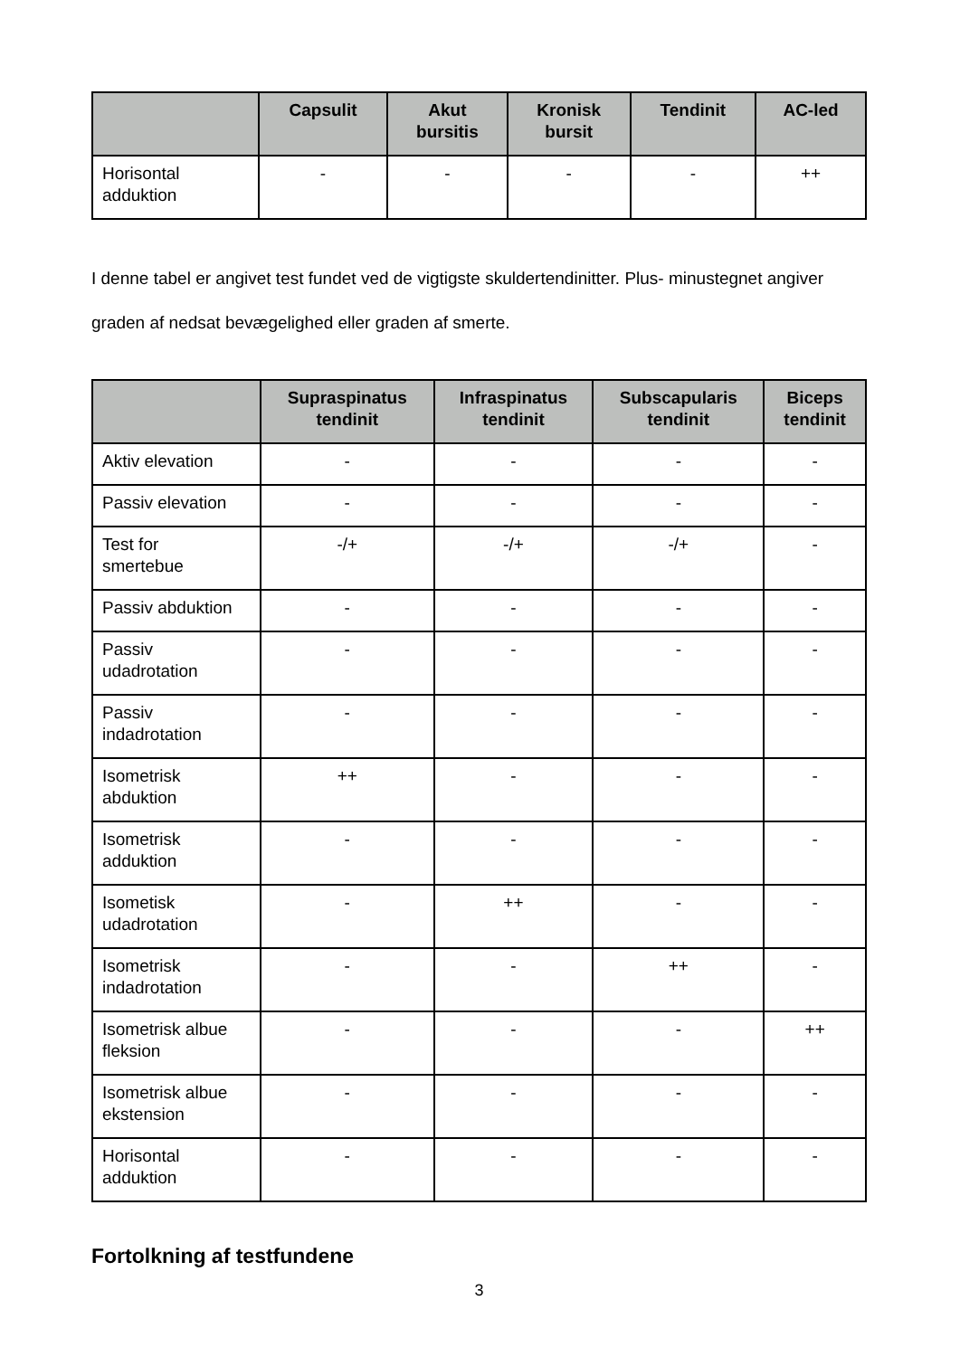| | Capsulit | Akut bursitis | Kronisk bursit | Tendinit | AC-led |
| --- | --- | --- | --- | --- | --- |
| Horisontal adduktion | - | - | - | - | ++ |
I denne tabel er angivet test fundet ved de vigtigste skuldertendinitter. Plus- minustegnet angiver graden af nedsat bevægelighed eller graden af smerte.
| | Supraspinatus tendinit | Infraspinatus tendinit | Subscapularis tendinit | Biceps tendinit |
| --- | --- | --- | --- | --- |
| Aktiv elevation | - | - | - | - |
| Passiv elevation | - | - | - | - |
| Test for smertebue | -/+ | -/+ | -/+ | - |
| Passiv abduktion | - | - | - | - |
| Passiv udadrotation | - | - | - | - |
| Passiv indadrotation | - | - | - | - |
| Isometrisk abduktion | ++ | - | - | - |
| Isometrisk adduktion | - | - | - | - |
| Isometisk udadrotation | - | ++ | - | - |
| Isometrisk indadrotation | - | - | ++ | - |
| Isometrisk albue fleksion | - | - | - | ++ |
| Isometrisk albue ekstension | - | - | - | - |
| Horisontal adduktion | - | - | - | - |
Fortolkning af testfundene
3